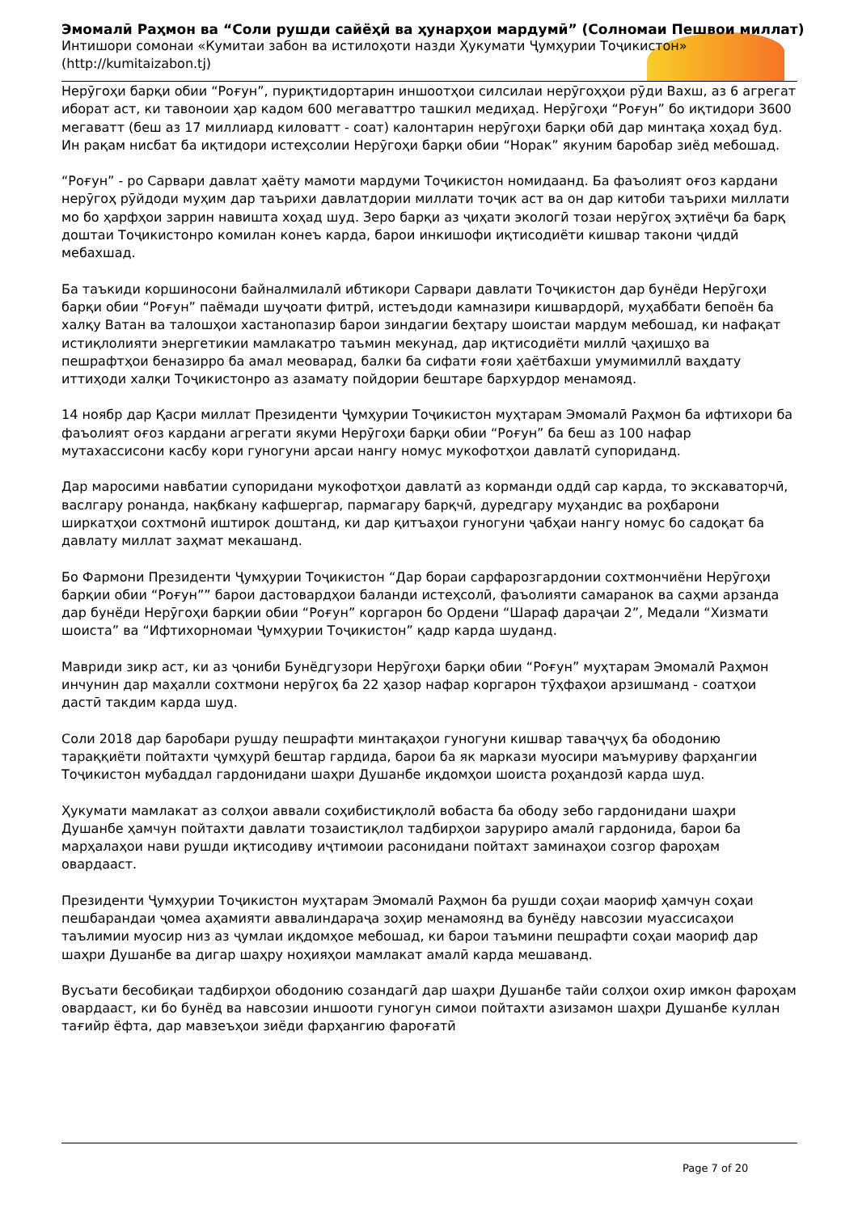Эмомалӣ Раҳмон ва “Соли рушди сайёҳӣ ва ҳунарҳои мардумӣ” (Солномаи Пешвои миллат)
Интишори сомонаи «Кумитаи забон ва истилоҳоти назди Ҳукумати Ҷумҳурии Тоҷикистон»
(http://kumitaizabon.tj)
Нерӯгоҳи барқи обии “Роғун”, пуриқтидортарин иншоотҳои силсилаи нерӯгоҳҳои рӯди Вахш, аз 6 агрегат иборат аст, ки тавоноии ҳар кадом 600 мегаваттро ташкил медиҳад. Нерӯгоҳи “Роғун” бо иқтидори 3600 мегаватт (беш аз 17 миллиард киловатт - соат) калонтарин нерӯгоҳи барқи обӣ дар минтақа хоҳад буд. Ин рақам нисбат ба иқтидори истеҳсолии Нерӯгоҳи барқи обии “Норак” якуним баробар зиёд мебошад.
“Роғун” - ро Сарвари давлат ҳаёту мамоти мардуми Тоҷикистон номидаанд. Ба фаъолият оғоз кардани нерӯгоҳ рӯйдоди муҳим дар таърихи давлатдории миллати тоҷик аст ва он дар китоби таърихи миллати мо бо ҳарфҳои заррин навишта хоҳад шуд. Зеро барқи аз ҷиҳати экологӣ тозаи нерӯгоҳ эҳтиёҷи ба барқ доштаи Тоҷикистонро комилан конеъ карда, барои инкишофи иқтисодиёти кишвар такони ҷиддӣ мебахшад.
Ба таъкиди коршиносони байналмилалӣ ибтикори Сарвари давлати Тоҷикистон дар бунёди Нерӯгоҳи барқи обии “Роғун” паёмади шуҷоати фитрӣ, истеъдоди камназири кишвардорӣ, муҳаббати бепоён ба халқу Ватан ва талошҳои хастанопазир барои зиндагии беҳтару шоистаи мардум мебошад, ки нафақат истиқлолияти энергетикии мамлакатро таъмин мекунад, дар иқтисодиёти миллӣ ҷаҳишҳо ва пешрафтҳои беназирро ба амал меоварад, балки ба сифати ғояи ҳаётбахши умумимиллӣ ваҳдату иттиҳоди халқи Тоҷикистонро аз азамату пойдории бештаре бархурдор менамояд.
14 ноябр дар Қасри миллат Президенти Ҷумҳурии Тоҷикистон муҳтарам Эмомалӣ Раҳмон ба ифтихори ба фаъолият оғоз кардани агрегати якуми Нерӯгоҳи барқи обии “Роғун” ба беш аз 100 нафар мутахассисони касбу кори гуногуни арсаи нангу номус мукофотҳои давлатӣ супориданд.
Дар маросими навбатии супоридани мукофотҳои давлатӣ аз корманди оддӣ сар карда, то экскаваторчӣ, васлгару ронанда, нақбкану кафшергар, пармагару барқчӣ, дуредгару муҳандис ва роҳбарони ширкатҳои сохтмонӣ иштирок доштанд, ки дар қитъаҳои гуногуни ҷабҳаи нангу номус бо садоқат ба давлату миллат заҳмат мекашанд.
Бо Фармони Президенти Ҷумҳурии Тоҷикистон “Дар бораи сарфарозгардонии сохтмончиёни Нерӯгоҳи барқии обии “Роғун”” барои дастовардҳои баланди истеҳсолӣ, фаъолияти самаранок ва саҳми арзанда дар бунёди Нерӯгоҳи барқии обии “Роғун” коргарон бо Ордени “Шараф дараҷаи 2”, Медали “Хизмати шоиста” ва “Ифтихорномаи Ҷумҳурии Тоҷикистон” қадр карда шуданд.
Мавриди зикр аст, ки аз ҷониби Бунёдгузори Нерӯгоҳи барқи обии “Роғун” муҳтарам Эмомалӣ Раҳмон инчунин дар маҳалли сохтмони нерӯгоҳ ба 22 ҳазор нафар коргарон тӯҳфаҳои арзишманд - соатҳои дастӣ такдим карда шуд.
Соли 2018 дар баробари рушду пешрафти минтақаҳои гуногуни кишвар таваҷҷуҳ ба ободонию тараққиёти пойтахти ҷумҳурӣ бештар гардида, барои ба як маркази муосири маъмуриву фарҳангии Тоҷикистон мубаддал гардонидани шаҳри Душанбе иқдомҳои шоиста роҳандозӣ карда шуд.
Ҳукумати мамлакат аз солҳои аввали соҳибистиқлолӣ вобаста ба ободу зебо гардонидани шаҳри Душанбе ҳамчун пойтахти давлати тозаистиқлол тадбирҳои заруриро амалӣ гардонида, барои ба марҳалаҳои нави рушди иқтисодиву иҷтимоии расонидани пойтахт заминаҳои созгор фароҳам овардааст.
Президенти Ҷумҳурии Тоҷикистон муҳтарам Эмомалӣ Раҳмон ба рушди соҳаи маориф ҳамчун соҳаи пешбарандаи ҷомеа аҳамияти аввалиндараҷа зоҳир менамоянд ва бунёду навсозии муассисаҳои таълимии муосир низ аз ҷумлаи иқдомҳое мебошад, ки барои таъмини пешрафти соҳаи маориф дар шаҳри Душанбе ва дигар шаҳру ноҳияҳои мамлакат амалӣ карда мешаванд.
Вусъати бесобиқаи тадбирҳои ободонию созандагӣ дар шаҳри Душанбе тайи солҳои охир имкон фароҳам овардааст, ки бо бунёд ва навсозии иншооти гуногун симои пойтахти азизамон шаҳри Душанбе куллан тағийр ёфта, дар мавзеъҳои зиёди фарҳангию фароғатӣ
Page 7 of 20